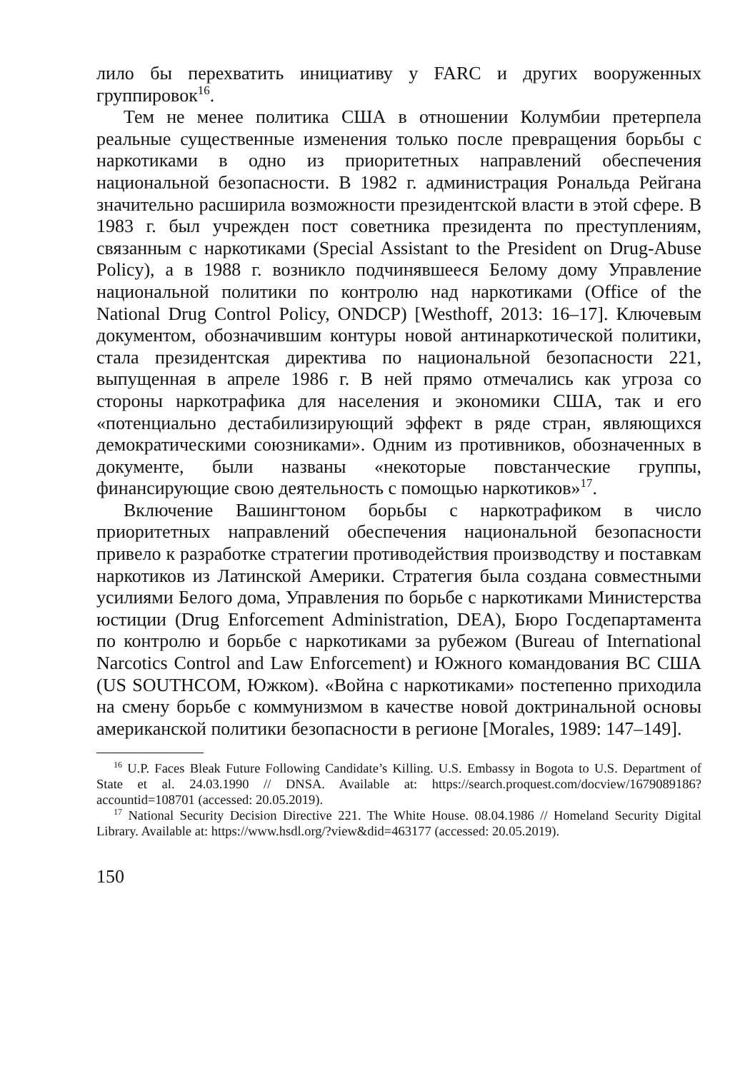лило бы перехватить инициативу у FARC и других вооруженных группировок<sup>16</sup>.
Тем не менее политика США в отношении Колумбии претерпела реальные существенные изменения только после превращения борьбы с наркотиками в одно из приоритетных направлений обеспечения национальной безопасности. В 1982 г. администрация Рональда Рейгана значительно расширила возможности президентской власти в этой сфере. В 1983 г. был учрежден пост советника президента по преступлениям, связанным с наркотиками (Special Assistant to the President on Drug-Abuse Policy), а в 1988 г. возникло подчинявшееся Белому дому Управление национальной политики по контролю над наркотиками (Office of the National Drug Control Policy, ONDCP) [Westhoff, 2013: 16–17]. Ключевым документом, обозначившим контуры новой антинаркотической политики, стала президентская директива по национальной безопасности 221, выпущенная в апреле 1986 г. В ней прямо отмечались как угроза со стороны наркотрафика для населения и экономики США, так и его «потенциально дестабилизирующий эффект в ряде стран, являющихся демократическими союзниками». Одним из противников, обозначенных в документе, были названы «некоторые повстанческие группы, финансирующие свою деятельность с помощью наркотиков»<sup>17</sup>.
Включение Вашингтоном борьбы с наркотрафиком в число приоритетных направлений обеспечения национальной безопасности привело к разработке стратегии противодействия производству и поставкам наркотиков из Латинской Америки. Стратегия была создана совместными усилиями Белого дома, Управления по борьбе с наркотиками Министерства юстиции (Drug Enforcement Administration, DEA), Бюро Госдепартамента по контролю и борьбе с наркотиками за рубежом (Bureau of International Narcotics Control and Law Enforcement) и Южного командования ВС США (US SOUTHCOM, Южком). «Война с наркотиками» постепенно приходила на смену борьбе с коммунизмом в качестве новой доктринальной основы американской политики безопасности в регионе [Morales, 1989: 147–149].
<sup>16</sup> U.P. Faces Bleak Future Following Candidate’s Killing. U.S. Embassy in Bogota to U.S. Department of State et al. 24.03.1990 // DNSA. Available at: https://search.proquest.com/docview/1679089186?accountid=108701 (accessed: 20.05.2019).
<sup>17</sup> National Security Decision Directive 221. The White House. 08.04.1986 // Homeland Security Digital Library. Available at: https://www.hsdl.org/?view&did=463177 (accessed: 20.05.2019).
150